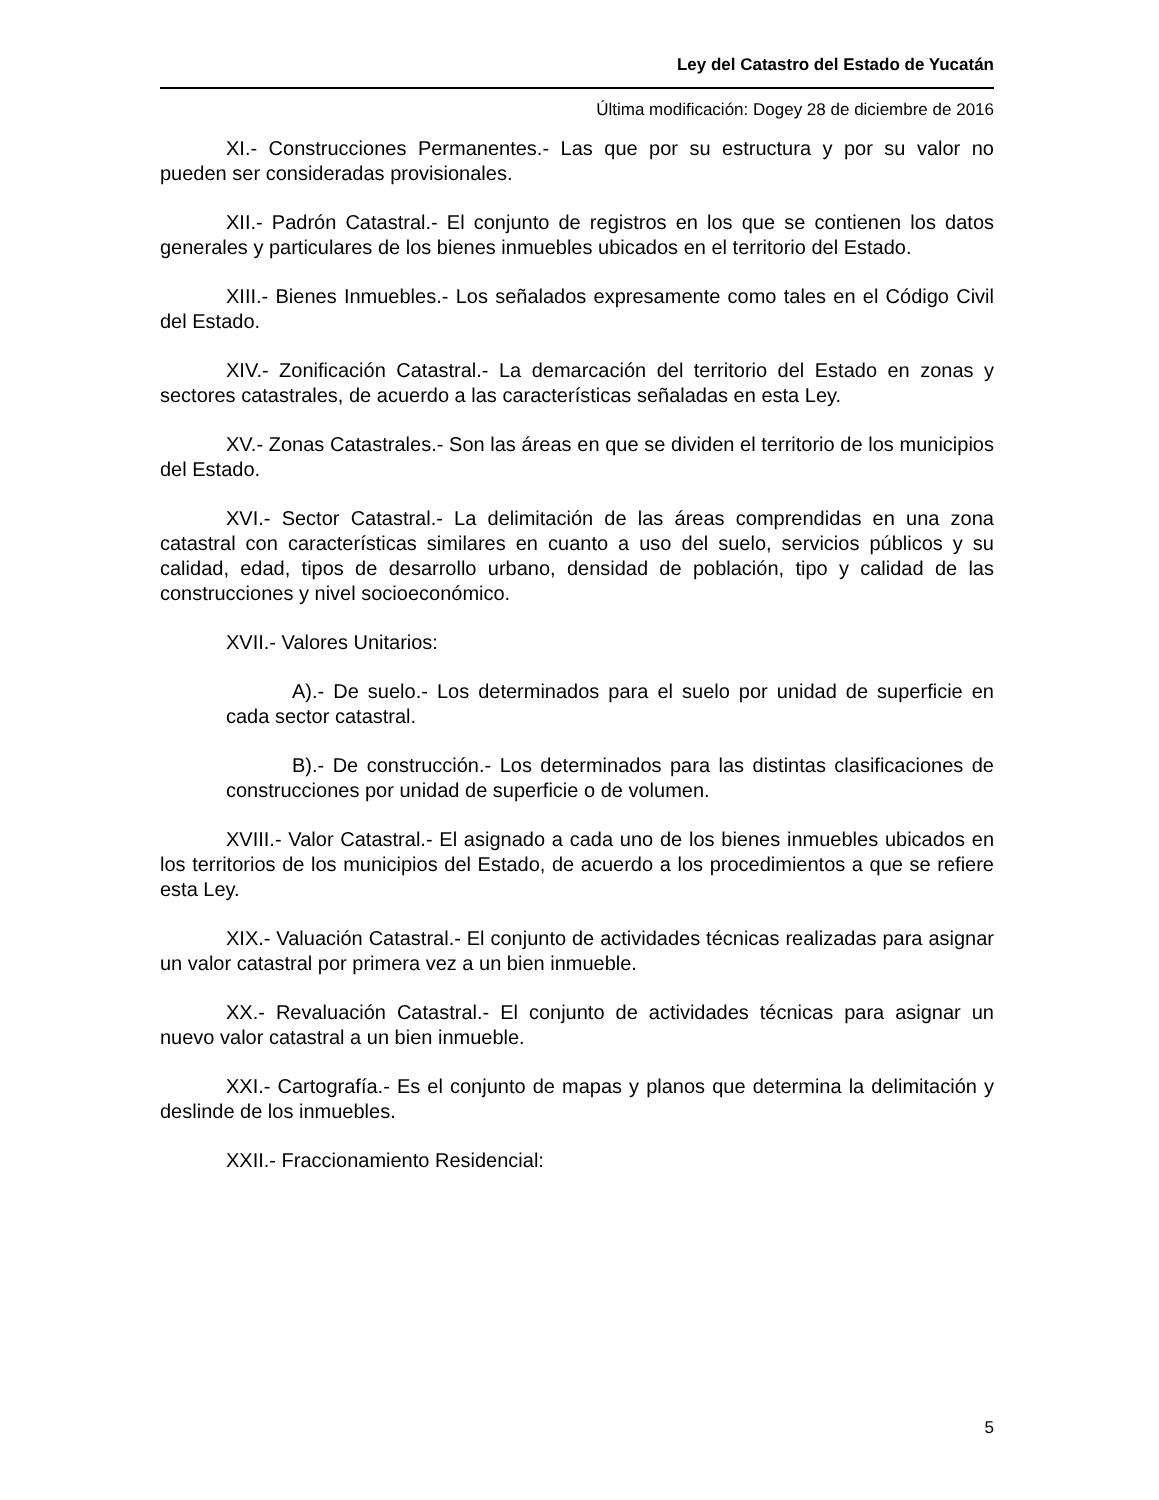Ley del Catastro del Estado de Yucatán
Última modificación: Dogey 28 de diciembre de 2016
XI.- Construcciones Permanentes.- Las que por su estructura y por su valor no pueden ser consideradas provisionales.
XII.- Padrón Catastral.- El conjunto de registros en los que se contienen los datos generales y particulares de los bienes inmuebles ubicados en el territorio del Estado.
XIII.- Bienes Inmuebles.- Los señalados expresamente como tales en el Código Civil del Estado.
XIV.- Zonificación Catastral.- La demarcación del territorio del Estado en zonas y sectores catastrales, de acuerdo a las características señaladas en esta Ley.
XV.- Zonas Catastrales.- Son las áreas en que se dividen el territorio de los municipios del Estado.
XVI.- Sector Catastral.- La delimitación de las áreas comprendidas en una zona catastral con características similares en cuanto a uso del suelo, servicios públicos y su calidad, edad, tipos de desarrollo urbano, densidad de población, tipo y calidad de las construcciones y nivel socioeconómico.
XVII.- Valores Unitarios:
A).- De suelo.- Los determinados para el suelo por unidad de superficie en cada sector catastral.
B).- De construcción.- Los determinados para las distintas clasificaciones de construcciones por unidad de superficie o de volumen.
XVIII.- Valor Catastral.- El asignado a cada uno de los bienes inmuebles ubicados en los territorios de los municipios del Estado, de acuerdo a los procedimientos a que se refiere esta Ley.
XIX.- Valuación Catastral.- El conjunto de actividades técnicas realizadas para asignar un valor catastral por primera vez a un bien inmueble.
XX.- Revaluación Catastral.- El conjunto de actividades técnicas para asignar un nuevo valor catastral a un bien inmueble.
XXI.- Cartografía.- Es el conjunto de mapas y planos que determina la delimitación y deslinde de los inmuebles.
XXII.- Fraccionamiento Residencial:
5